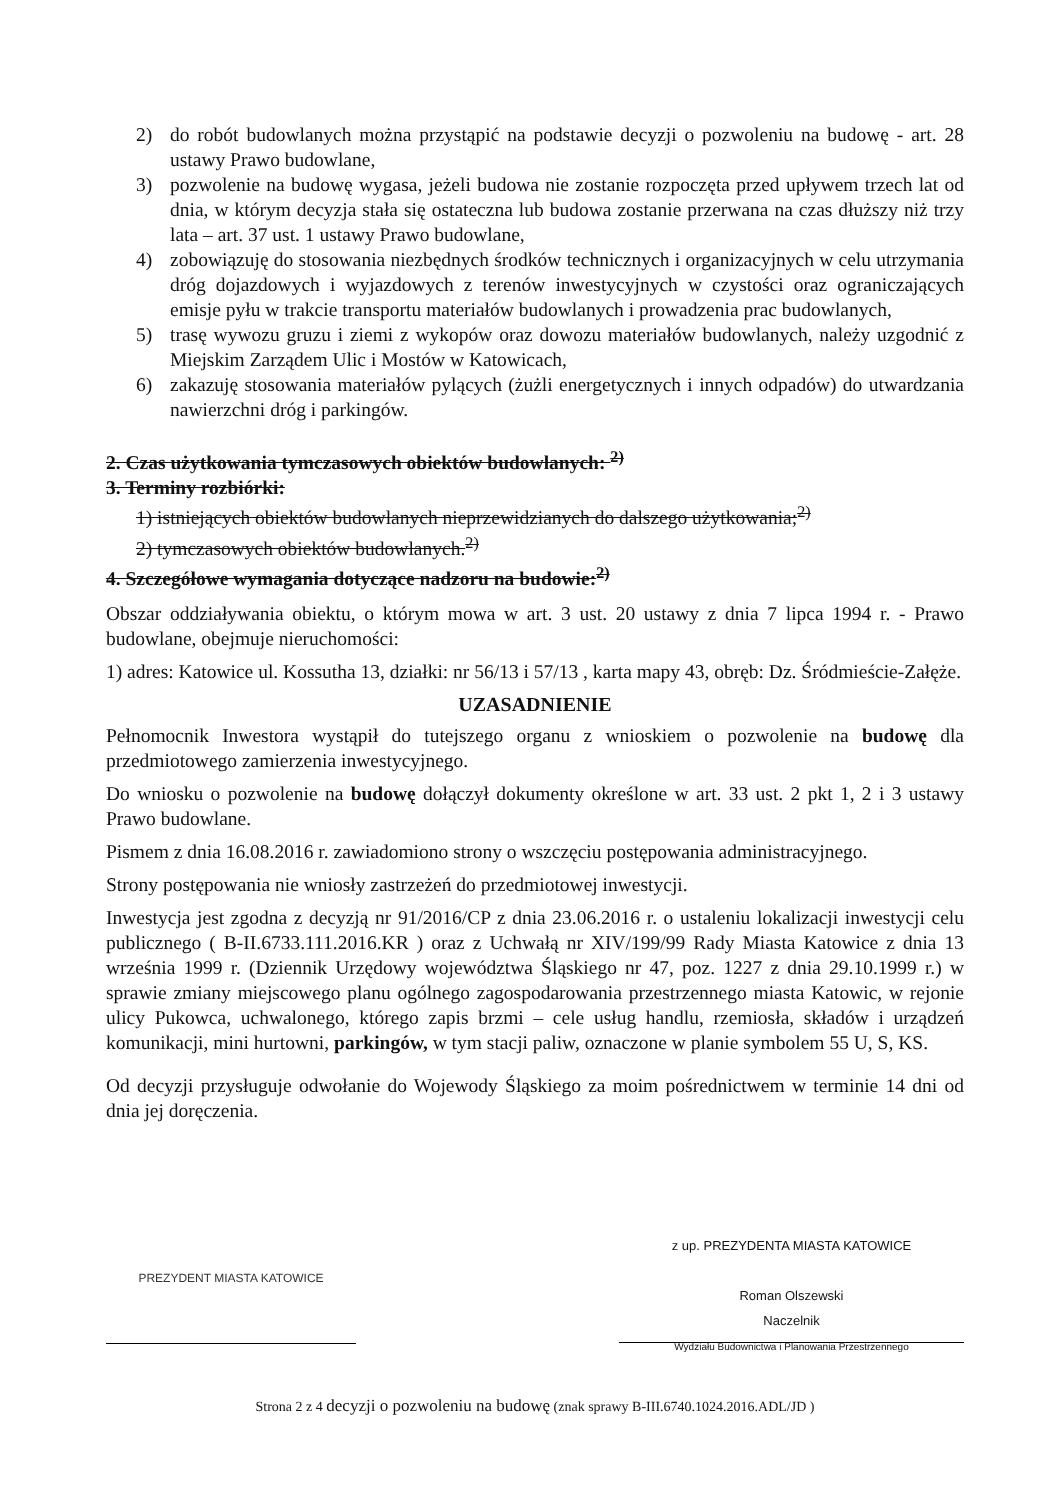2) do robót budowlanych można przystąpić na podstawie decyzji o pozwoleniu na budowę - art. 28 ustawy Prawo budowlane,
3) pozwolenie na budowę wygasa, jeżeli budowa nie zostanie rozpoczęta przed upływem trzech lat od dnia, w którym decyzja stała się ostateczna lub budowa zostanie przerwana na czas dłuższy niż trzy lata – art. 37 ust. 1 ustawy Prawo budowlane,
4) zobowiązuję do stosowania niezbędnych środków technicznych i organizacyjnych w celu utrzymania dróg dojazdowych i wyjazdowych z terenów inwestycyjnych w czystości oraz ograniczających emisje pyłu w trakcie transportu materiałów budowlanych i prowadzenia prac budowlanych,
5) trasę wywozu gruzu i ziemi z wykopów oraz dowozu materiałów budowlanych, należy uzgodnić z Miejskim Zarządem Ulic i Mostów w Katowicach,
6) zakazuję stosowania materiałów pylących (żużli energetycznych i innych odpadów) do utwardzania nawierzchni dróg i parkingów.
2. Czas użytkowania tymczasowych obiektów budowlanych: <sup>2)</sup>
3. Terminy rozbiórki:
1) istniejących obiektów budowlanych nieprzewidzianych do dalszego użytkowania;<sup>2)</sup>
2) tymczasowych obiektów budowlanych.<sup>2)</sup>
4. Szczegółowe wymagania dotyczące nadzoru na budowie:<sup>2)</sup>
Obszar oddziaływania obiektu, o którym mowa w art. 3 ust. 20 ustawy z dnia 7 lipca 1994 r. - Prawo budowlane, obejmuje nieruchomości:
1) adres: Katowice ul. Kossutha 13, działki: nr 56/13 i 57/13 , karta mapy 43, obręb: Dz. Śródmieście-Załęże.
UZASADNIENIE
Pełnomocnik Inwestora wystąpił do tutejszego organu z wnioskiem o pozwolenie na budowę dla przedmiotowego zamierzenia inwestycyjnego.
Do wniosku o pozwolenie na budowę dołączył dokumenty określone w art. 33 ust. 2 pkt 1, 2 i 3 ustawy Prawo budowlane.
Pismem z dnia 16.08.2016 r. zawiadomiono strony o wszczęciu postępowania administracyjnego.
Strony postępowania nie wniosły zastrzeżeń do przedmiotowej inwestycji.
Inwestycja jest zgodna z decyzją nr 91/2016/CP z dnia 23.06.2016 r. o ustaleniu lokalizacji inwestycji celu publicznego ( B-II.6733.111.2016.KR ) oraz z Uchwałą nr XIV/199/99 Rady Miasta Katowice z dnia 13 września 1999 r. (Dziennik Urzędowy województwa Śląskiego nr 47, poz. 1227 z dnia 29.10.1999 r.) w sprawie zmiany miejscowego planu ogólnego zagospodarowania przestrzennego miasta Katowic, w rejonie ulicy Pukowca, uchwalonego, którego zapis brzmi – cele usług handlu, rzemiosła, składów i urządzeń komunikacji, mini hurtowni, parkingów, w tym stacji paliw, oznaczone w planie symbolem 55 U, S, KS.
Od decyzji przysługuje odwołanie do Wojewody Śląskiego za moim pośrednictwem w terminie 14 dni od dnia jej doręczenia.
PREZYDENT MIASTA KATOWICE
z up. PREZYDENTA MIASTA KATOWICE
Roman Olszewski
Naczelnik
Wydziału Budownictwa i Planowania Przestrzennego
Strona 2 z 4 decyzji o pozwoleniu na budowę (znak sprawy B-III.6740.1024.2016.ADL/JD )